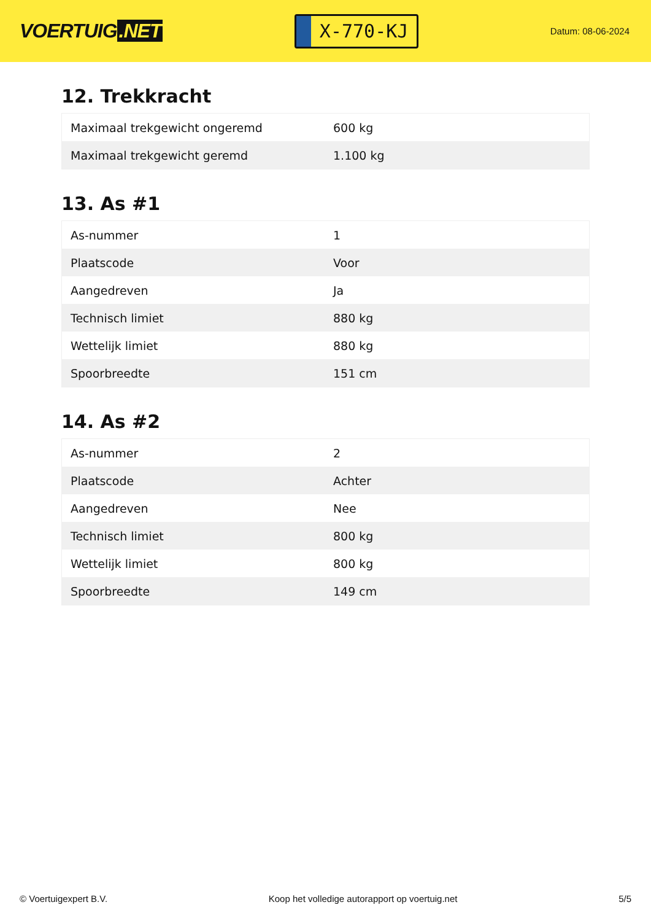VOERTUIG.NET
X-770-KJ
Datum: 08-06-2024
12. Trekkracht
| Maximaal trekgewicht ongeremd | 600 kg |
| Maximaal trekgewicht geremd | 1.100 kg |
13. As #1
| As-nummer | 1 |
| Plaatscode | Voor |
| Aangedreven | Ja |
| Technisch limiet | 880 kg |
| Wettelijk limiet | 880 kg |
| Spoorbreedte | 151 cm |
14. As #2
| As-nummer | 2 |
| Plaatscode | Achter |
| Aangedreven | Nee |
| Technisch limiet | 800 kg |
| Wettelijk limiet | 800 kg |
| Spoorbreedte | 149 cm |
© Voertuigexpert B.V. Koop het volledige autorapport op voertuig.net 5/5